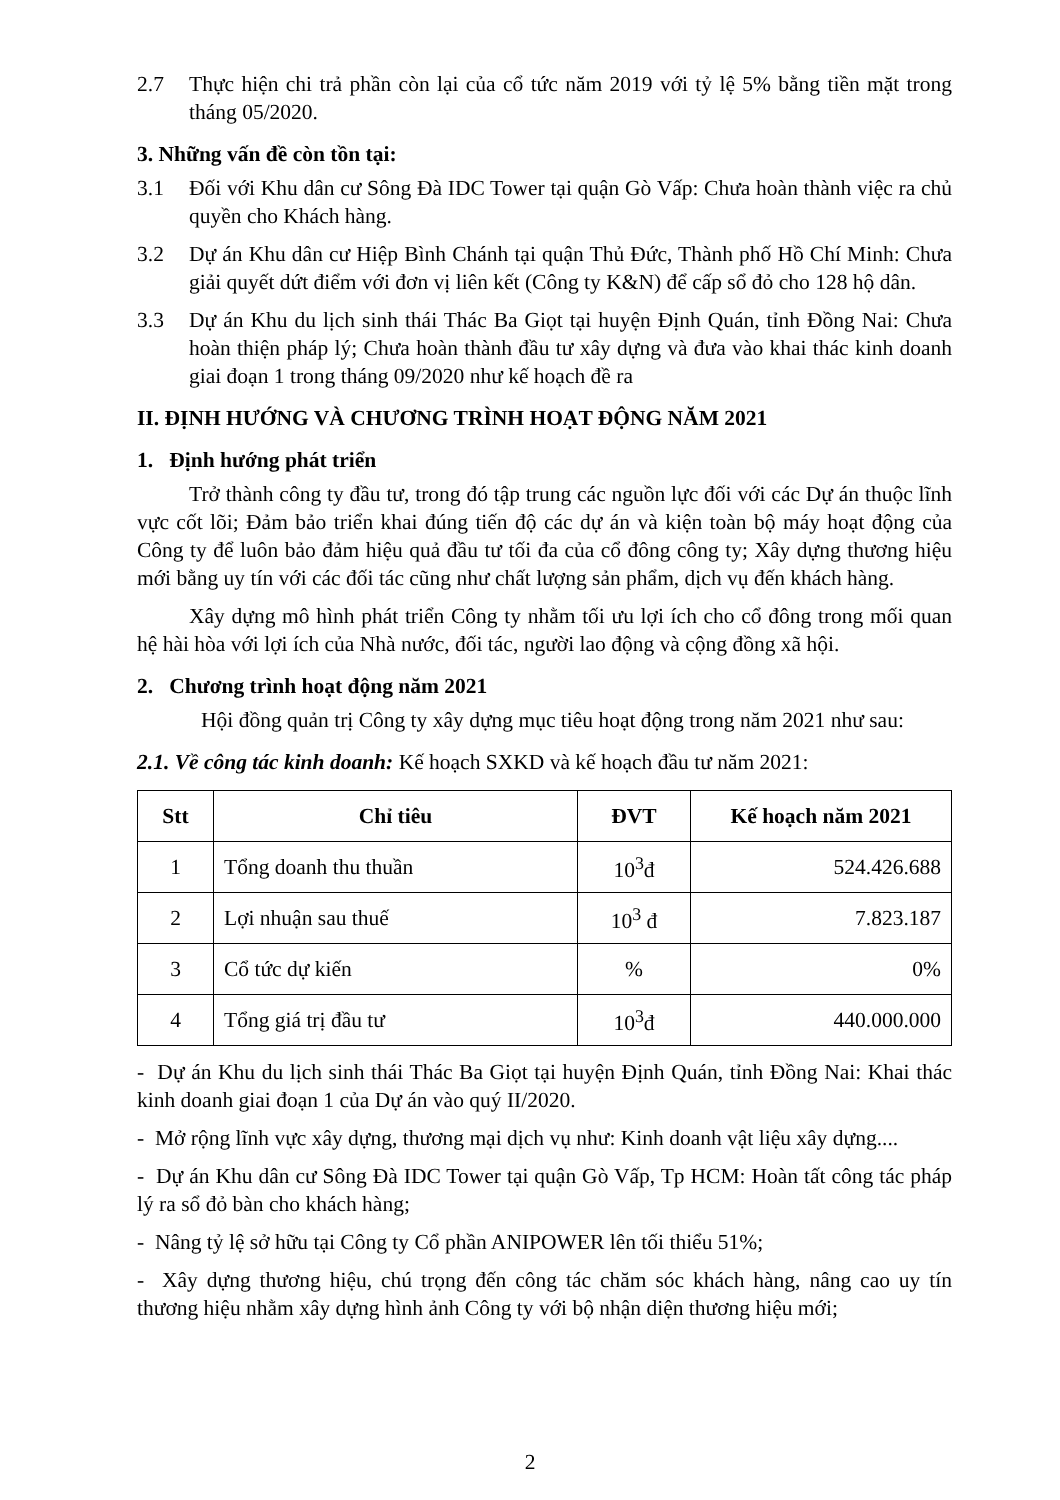2.7 Thực hiện chi trả phần còn lại của cổ tức năm 2019 với tỷ lệ 5% bằng tiền mặt trong tháng 05/2020.
3. Những vấn đề còn tồn tại:
3.1 Đối với Khu dân cư Sông Đà IDC Tower tại quận Gò Vấp: Chưa hoàn thành việc ra chủ quyền cho Khách hàng.
3.2 Dự án Khu dân cư Hiệp Bình Chánh tại quận Thủ Đức, Thành phố Hồ Chí Minh: Chưa giải quyết dứt điểm với đơn vị liên kết (Công ty K&N) để cấp sổ đỏ cho 128 hộ dân.
3.3 Dự án Khu du lịch sinh thái Thác Ba Giọt tại huyện Định Quán, tỉnh Đồng Nai: Chưa hoàn thiện pháp lý; Chưa hoàn thành đầu tư xây dựng và đưa vào khai thác kinh doanh giai đoạn 1 trong tháng 09/2020 như kế hoạch đề ra
II. ĐỊNH HƯỚNG VÀ CHƯƠNG TRÌNH HOẠT ĐỘNG NĂM 2021
1. Định hướng phát triển
Trở thành công ty đầu tư, trong đó tập trung các nguồn lực đối với các Dự án thuộc lĩnh vực cốt lõi; Đảm bảo triển khai đúng tiến độ các dự án và kiện toàn bộ máy hoạt động của Công ty để luôn bảo đảm hiệu quả đầu tư tối đa của cổ đông công ty; Xây dựng thương hiệu mới bằng uy tín với các đối tác cũng như chất lượng sản phẩm, dịch vụ đến khách hàng.
Xây dựng mô hình phát triển Công ty nhằm tối ưu lợi ích cho cổ đông trong mối quan hệ hài hòa với lợi ích của Nhà nước, đối tác, người lao động và cộng đồng xã hội.
2. Chương trình hoạt động năm 2021
Hội đồng quản trị Công ty xây dựng mục tiêu hoạt động trong năm 2021 như sau:
2.1. Về công tác kinh doanh: Kế hoạch SXKD và kế hoạch đầu tư năm 2021:
| Stt | Chỉ tiêu | ĐVT | Kế hoạch năm 2021 |
| --- | --- | --- | --- |
| 1 | Tổng doanh thu thuần | 10<sup>3</sup>đ | 524.426.688 |
| 2 | Lợi nhuận sau thuế | 10<sup>3</sup> đ | 7.823.187 |
| 3 | Cổ tức dự kiến | % | 0% |
| 4 | Tổng giá trị đầu tư | 10<sup>3</sup>đ | 440.000.000 |
- Dự án Khu du lịch sinh thái Thác Ba Giọt tại huyện Định Quán, tỉnh Đồng Nai: Khai thác kinh doanh giai đoạn 1 của Dự án vào quý II/2020.
- Mở rộng lĩnh vực xây dựng, thương mại dịch vụ như: Kinh doanh vật liệu xây dựng....
- Dự án Khu dân cư Sông Đà IDC Tower tại quận Gò Vấp, Tp HCM: Hoàn tất công tác pháp lý ra sổ đỏ bàn cho khách hàng;
- Nâng tỷ lệ sở hữu tại Công ty Cổ phần ANIPOWER lên tối thiểu 51%;
- Xây dựng thương hiệu, chú trọng đến công tác chăm sóc khách hàng, nâng cao uy tín thương hiệu nhằm xây dựng hình ảnh Công ty với bộ nhận diện thương hiệu mới;
2